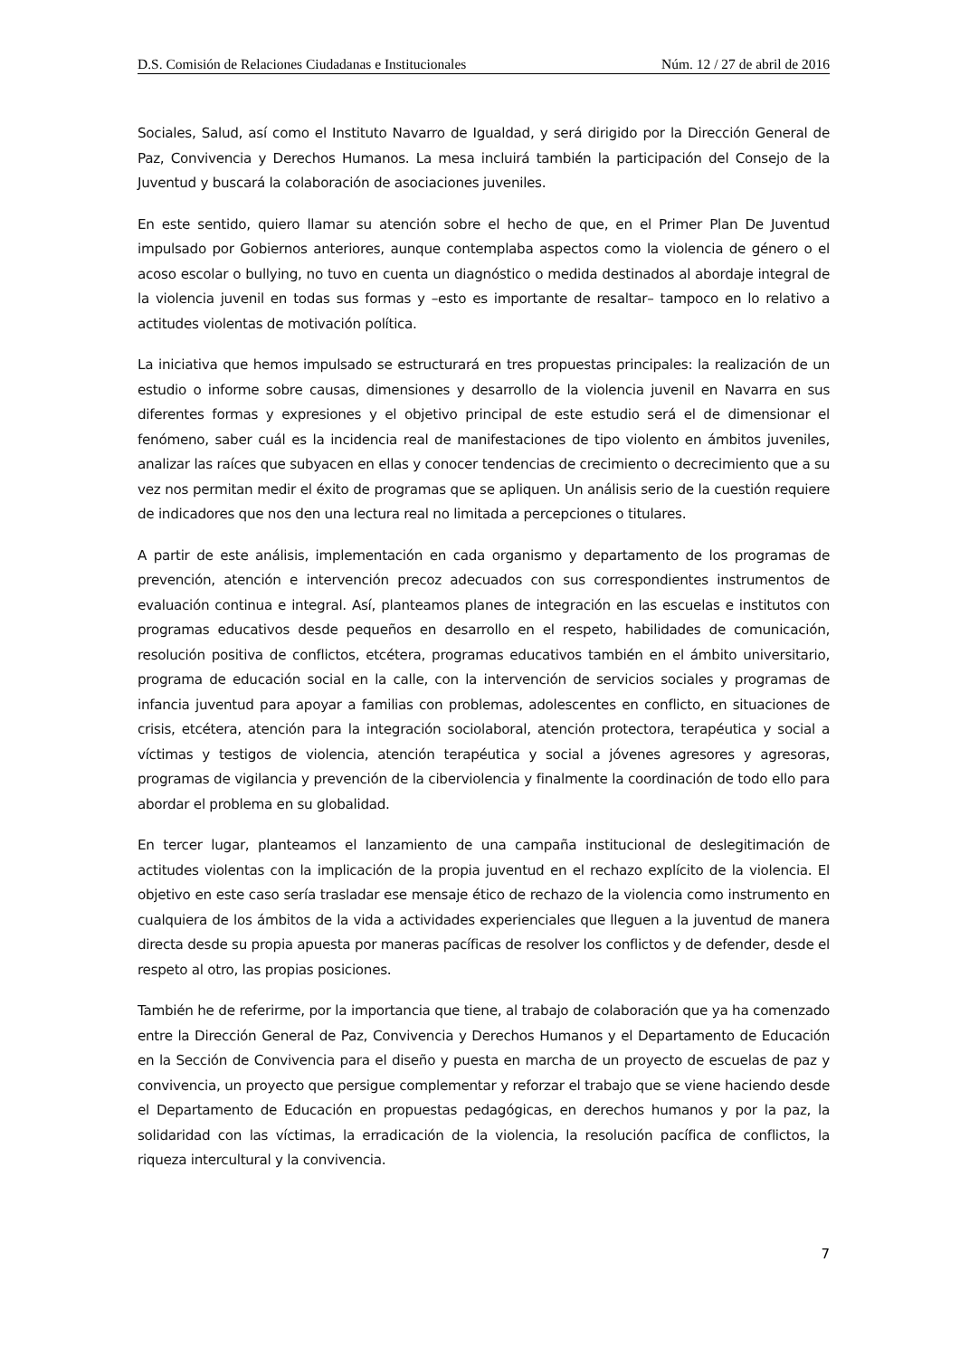D.S. Comisión de Relaciones Ciudadanas e Institucionales Núm. 12 / 27 de abril de 2016
Sociales, Salud, así como el Instituto Navarro de Igualdad, y será dirigido por la Dirección General de Paz, Convivencia y Derechos Humanos. La mesa incluirá también la participación del Consejo de la Juventud y buscará la colaboración de asociaciones juveniles.
En este sentido, quiero llamar su atención sobre el hecho de que, en el Primer Plan De Juventud impulsado por Gobiernos anteriores, aunque contemplaba aspectos como la violencia de género o el acoso escolar o bullying, no tuvo en cuenta un diagnóstico o medida destinados al abordaje integral de la violencia juvenil en todas sus formas y –esto es importante de resaltar– tampoco en lo relativo a actitudes violentas de motivación política.
La iniciativa que hemos impulsado se estructurará en tres propuestas principales: la realización de un estudio o informe sobre causas, dimensiones y desarrollo de la violencia juvenil en Navarra en sus diferentes formas y expresiones y el objetivo principal de este estudio será el de dimensionar el fenómeno, saber cuál es la incidencia real de manifestaciones de tipo violento en ámbitos juveniles, analizar las raíces que subyacen en ellas y conocer tendencias de crecimiento o decrecimiento que a su vez nos permitan medir el éxito de programas que se apliquen. Un análisis serio de la cuestión requiere de indicadores que nos den una lectura real no limitada a percepciones o titulares.
A partir de este análisis, implementación en cada organismo y departamento de los programas de prevención, atención e intervención precoz adecuados con sus correspondientes instrumentos de evaluación continua e integral. Así, planteamos planes de integración en las escuelas e institutos con programas educativos desde pequeños en desarrollo en el respeto, habilidades de comunicación, resolución positiva de conflictos, etcétera, programas educativos también en el ámbito universitario, programa de educación social en la calle, con la intervención de servicios sociales y programas de infancia juventud para apoyar a familias con problemas, adolescentes en conflicto, en situaciones de crisis, etcétera, atención para la integración sociolaboral, atención protectora, terapéutica y social a víctimas y testigos de violencia, atención terapéutica y social a jóvenes agresores y agresoras, programas de vigilancia y prevención de la ciberviolencia y finalmente la coordinación de todo ello para abordar el problema en su globalidad.
En tercer lugar, planteamos el lanzamiento de una campaña institucional de deslegitimación de actitudes violentas con la implicación de la propia juventud en el rechazo explícito de la violencia. El objetivo en este caso sería trasladar ese mensaje ético de rechazo de la violencia como instrumento en cualquiera de los ámbitos de la vida a actividades experienciales que lleguen a la juventud de manera directa desde su propia apuesta por maneras pacíficas de resolver los conflictos y de defender, desde el respeto al otro, las propias posiciones.
También he de referirme, por la importancia que tiene, al trabajo de colaboración que ya ha comenzado entre la Dirección General de Paz, Convivencia y Derechos Humanos y el Departamento de Educación en la Sección de Convivencia para el diseño y puesta en marcha de un proyecto de escuelas de paz y convivencia, un proyecto que persigue complementar y reforzar el trabajo que se viene haciendo desde el Departamento de Educación en propuestas pedagógicas, en derechos humanos y por la paz, la solidaridad con las víctimas, la erradicación de la violencia, la resolución pacífica de conflictos, la riqueza intercultural y la convivencia.
7